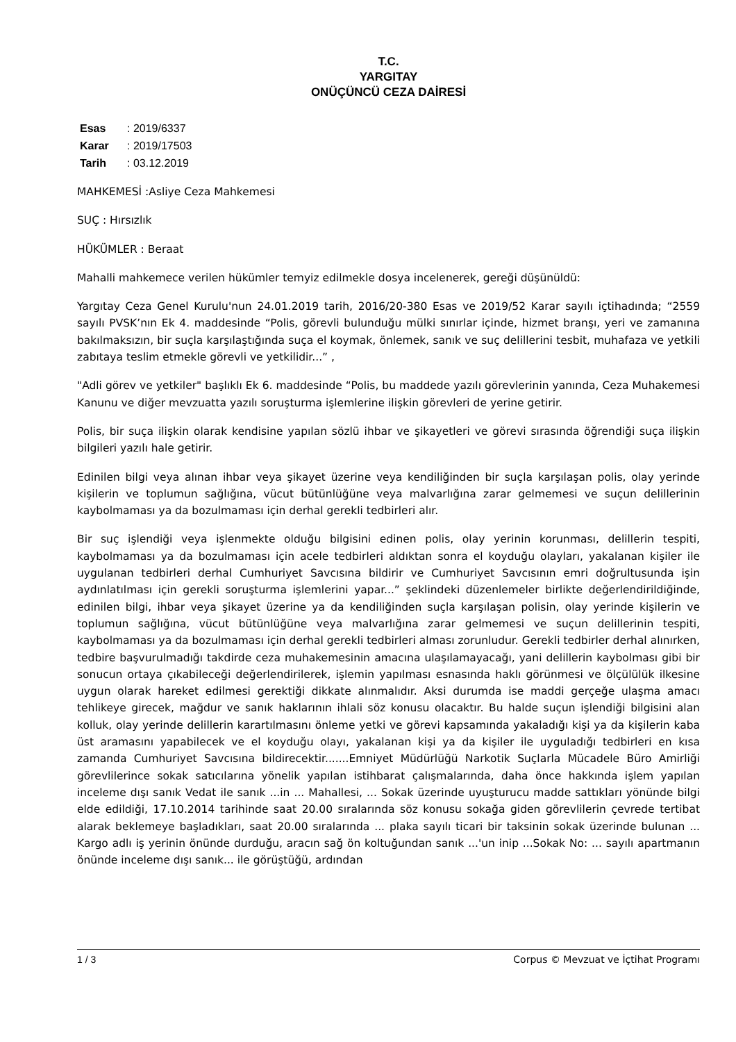T.C.
YARGITAY
ONÜÇÜNCÜ CEZA DAİRESİ
Esas: 2019/6337
Karar: 2019/17503
Tarih: 03.12.2019
MAHKEMESİ :Asliye Ceza Mahkemesi
SUÇ : Hırsızlık
HÜKÜMLER : Beraat
Mahalli mahkemece verilen hükümler temyiz edilmekle dosya incelenerek, gereği düşünüldü:
Yargıtay Ceza Genel Kurulu'nun 24.01.2019 tarih, 2016/20-380 Esas ve 2019/52 Karar sayılı içtihadında; “2559 sayılı PVSK’nın Ek 4. maddesinde “Polis, görevli bulunduğu mülki sınırlar içinde, hizmet branşı, yeri ve zamanına bakılmaksızın, bir suçla karşılaştığında suça el koymak, önlemek, sanık ve suç delillerini tesbit, muhafaza ve yetkili zabıtaya teslim etmekle görevli ve yetkilidir...” ,
"Adli görev ve yetkiler" başlıklı Ek 6. maddesinde “Polis, bu maddede yazılı görevlerinin yanında, Ceza Muhakemesi Kanunu ve diğer mevzuatta yazılı soruşturma işlemlerine ilişkin görevleri de yerine getirir.
Polis, bir suça ilişkin olarak kendisine yapılan sözlü ihbar ve şikayetleri ve görevi sırasında öğrendiği suça ilişkin bilgileri yazılı hale getirir.
Edinilen bilgi veya alınan ihbar veya şikayet üzerine veya kendiliğinden bir suçla karşılaşan polis, olay yerinde kişilerin ve toplumun sağlığına, vücut bütünlüğüne veya malvarlığına zarar gelmemesi ve suçun delillerinin kaybolmaması ya da bozulmaması için derhal gerekli tedbirleri alır.
Bir suç işlendiği veya işlenmekte olduğu bilgisini edinen polis, olay yerinin korunması, delillerin tespiti, kaybolmaması ya da bozulmaması için acele tedbirleri aldıktan sonra el koyduğu olayları, yakalanan kişiler ile uygulanan tedbirleri derhal Cumhuriyet Savcısına bildirir ve Cumhuriyet Savcısının emri doğrultusunda işin aydınlatılması için gerekli soruşturma işlemlerini yapar...” şeklindeki düzenlemeler birlikte değerlendirildiğinde, edinilen bilgi, ihbar veya şikayet üzerine ya da kendiliğinden suçla karşılaşan polisin, olay yerinde kişilerin ve toplumun sağlığına, vücut bütünlüğüne veya malvarlığına zarar gelmemesi ve suçun delillerinin tespiti, kaybolmaması ya da bozulmaması için derhal gerekli tedbirleri alması zorunludur. Gerekli tedbirler derhal alınırken, tedbire başvurulmadığı takdirde ceza muhakemesinin amacına ulaşılamayacağı, yani delillerin kaybolması gibi bir sonucun ortaya çıkabileceği değerlendirilerek, işlemin yapılması esnasında haklı görünmesi ve ölçülülük ilkesine uygun olarak hareket edilmesi gerektiği dikkate alınmalıdır. Aksi durumda ise maddi gerçeğe ulaşma amacı tehlikeye girecek, mağdur ve sanık haklarının ihlali söz konusu olacaktır. Bu halde suçun işlendiği bilgisini alan kolluk, olay yerinde delillerin karartılmasını önleme yetki ve görevi kapsamında yakaladığı kişi ya da kişilerin kaba üst aramasını yapabilecek ve el koyduğu olayı, yakalanan kişi ya da kişiler ile uyguladığı tedbirleri en kısa zamanda Cumhuriyet Savcısına bildirecektir.......Emniyet Müdürlüğü Narkotik Suçlarla Mücadele Büro Amirliği görevlilerince sokak satıcılarına yönelik yapılan istihbarat çalışmalarında, daha önce hakkında işlem yapılan inceleme dışı sanık Vedat ile sanık ...in ... Mahallesi, ... Sokak üzerinde uyuşturucu madde sattıkları yönünde bilgi elde edildiği, 17.10.2014 tarihinde saat 20.00 sıralarında söz konusu sokağa giden görevlilerin çevrede tertibat alarak beklemeye başladıkları, saat 20.00 sıralarında ... plaka sayılı ticari bir taksinin sokak üzerinde bulunan ... Kargo adlı iş yerinin önünde durduğu, aracın sağ ön koltuğundan sanık ...'un inip ...Sokak No: ... sayılı apartmanın önünde inceleme dışı sanık... ile görüştüğü, ardından
1 / 3 Corpus © Mevzuat ve İçtihat Programı